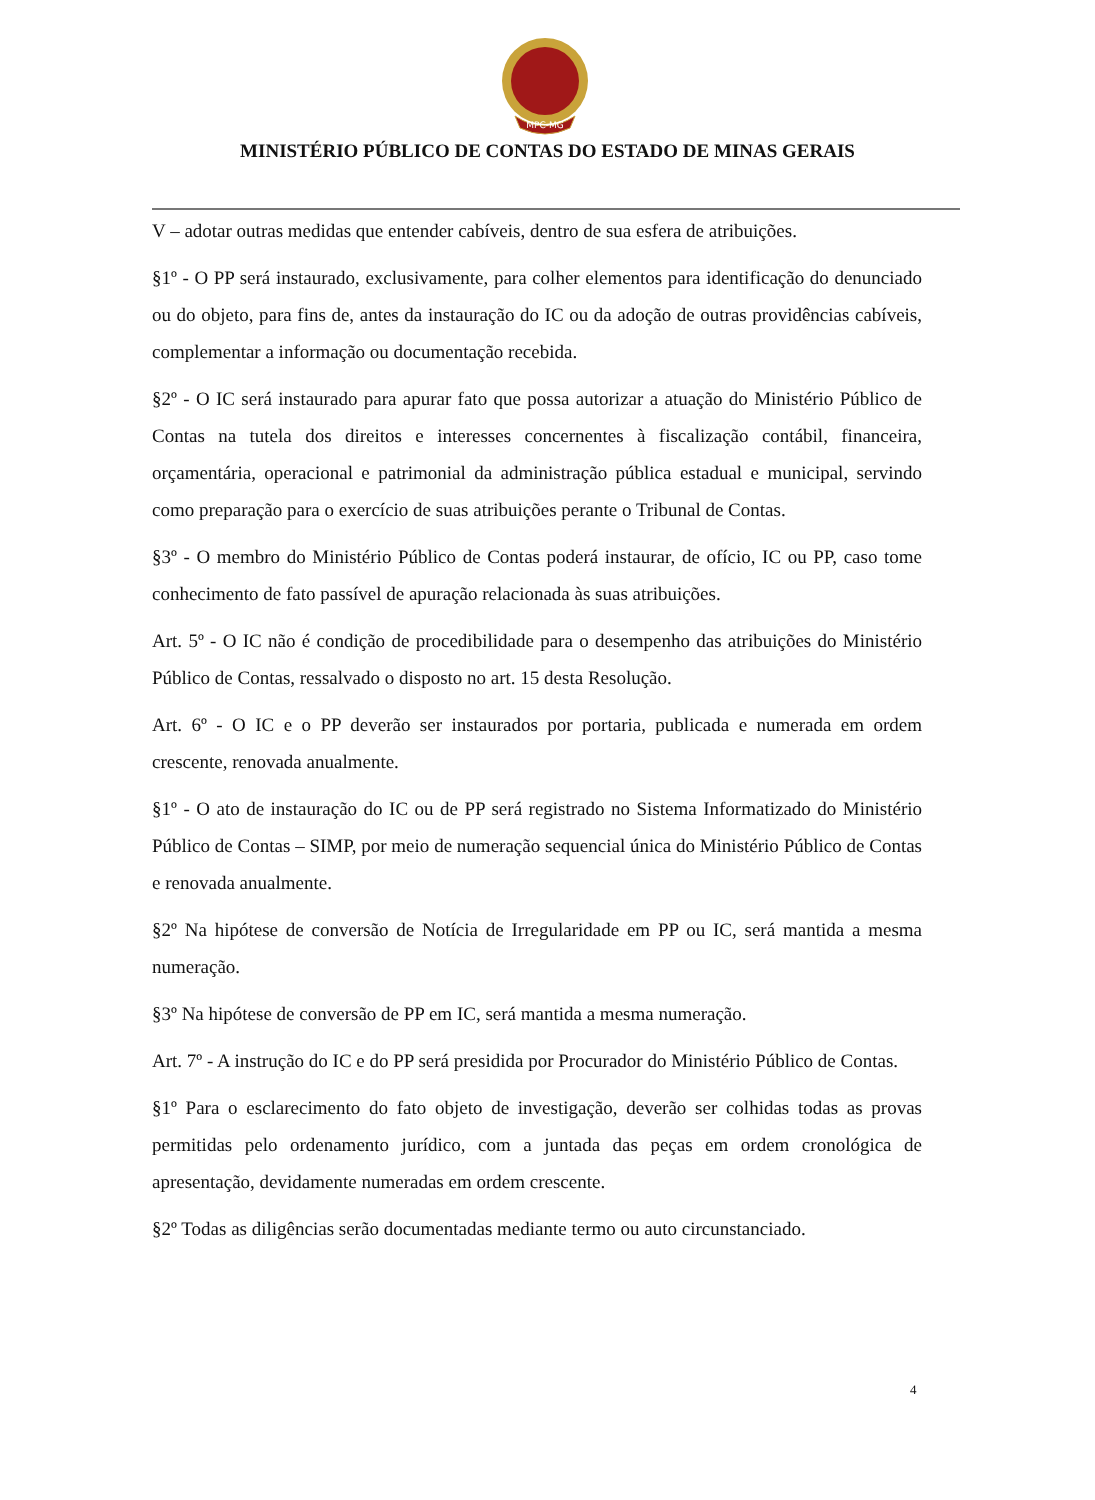MPC-MG
MINISTÉRIO PÚBLICO DE CONTAS DO ESTADO DE MINAS GERAIS
V – adotar outras medidas que entender cabíveis, dentro de sua esfera de atribuições.
§1º - O PP será instaurado, exclusivamente, para colher elementos para identificação do denunciado ou do objeto, para fins de, antes da instauração do IC ou da adoção de outras providências cabíveis, complementar a informação ou documentação recebida.
§2º - O IC será instaurado para apurar fato que possa autorizar a atuação do Ministério Público de Contas na tutela dos direitos e interesses concernentes à fiscalização contábil, financeira, orçamentária, operacional e patrimonial da administração pública estadual e municipal, servindo como preparação para o exercício de suas atribuições perante o Tribunal de Contas.
§3º - O membro do Ministério Público de Contas poderá instaurar, de ofício, IC ou PP, caso tome conhecimento de fato passível de apuração relacionada às suas atribuições.
Art. 5º - O IC não é condição de procedibilidade para o desempenho das atribuições do Ministério Público de Contas, ressalvado o disposto no art. 15 desta Resolução.
Art. 6º - O IC e o PP deverão ser instaurados por portaria, publicada e numerada em ordem crescente, renovada anualmente.
§1º - O ato de instauração do IC ou de PP será registrado no Sistema Informatizado do Ministério Público de Contas – SIMP, por meio de numeração sequencial única do Ministério Público de Contas e renovada anualmente.
§2º Na hipótese de conversão de Notícia de Irregularidade em PP ou IC, será mantida a mesma numeração.
§3º Na hipótese de conversão de PP em IC, será mantida a mesma numeração.
Art. 7º - A instrução do IC e do PP será presidida por Procurador do Ministério Público de Contas.
§1º Para o esclarecimento do fato objeto de investigação, deverão ser colhidas todas as provas permitidas pelo ordenamento jurídico, com a juntada das peças em ordem cronológica de apresentação, devidamente numeradas em ordem crescente.
§2º Todas as diligências serão documentadas mediante termo ou auto circunstanciado.
4